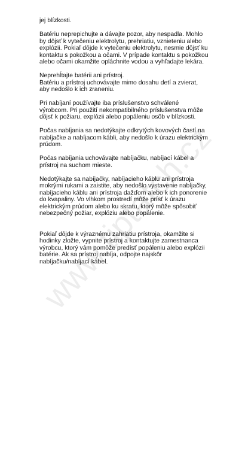www.tiptatch.cz
jej blízkosti.
Batériu neprepichujte a dávajte pozor, aby nespadla. Mohlo by dôjsť k vytečeniu elektrolytu, prehriatiu, vznieteniu alebo explózii. Pokiaľ dôjde k vytečeniu elektrolytu, nesmie dôjsť ku kontaktu s pokožkou a očami. V prípade kontaktu s pokožkou alebo očami okamžite opláchnite vodou a vyhľadajte lekára.
Neprehĺtajte batérii ani prístroj.
Batériu a prístroj uchovávajte mimo dosahu detí a zvierat, aby nedošlo k ich zraneniu.
Pri nabíjaní používajte iba príslušenstvo schválené výrobcom. Pri použití nekompatibilného príslušenstva môže dôjsť k požiaru, explózii alebo popáleniu osôb v blízkosti.
Počas nabíjania sa nedotýkajte odkrytých kovových častí na nabíjačke a nabíjacom kábli, aby nedošlo k úrazu elektrickým prúdom.
Počas nabíjania uchovávajte nabíjačku, nabíjací kábel a prístroj na suchom mieste.
Nedotýkajte sa nabíjačky, nabíjacieho káblu ani prístroja mokrými rukami a zaistite, aby nedošlo vystavenie nabíjačky, nabíjacieho káblu ani prístroja dažďom alebo k ich ponorenie do kvapaliny. Vo vlhkom prostredí môže prísť k úrazu elektrickým prúdom alebo ku skratu, ktorý môže spôsobiť nebezpečný požiar, explóziu alebo popálenie.
Pokiaľ dôjde k výraznému zahriatiu prístroja, okamžite si hodinky zložte, vypnite prístroj a kontaktujte zamestnanca výrobcu, ktorý vám pomôže predísť popáleniu alebo explózii batérie. Ak sa prístroj nabíja, odpojte najskôr nabíjačku/nabíjací kábel.